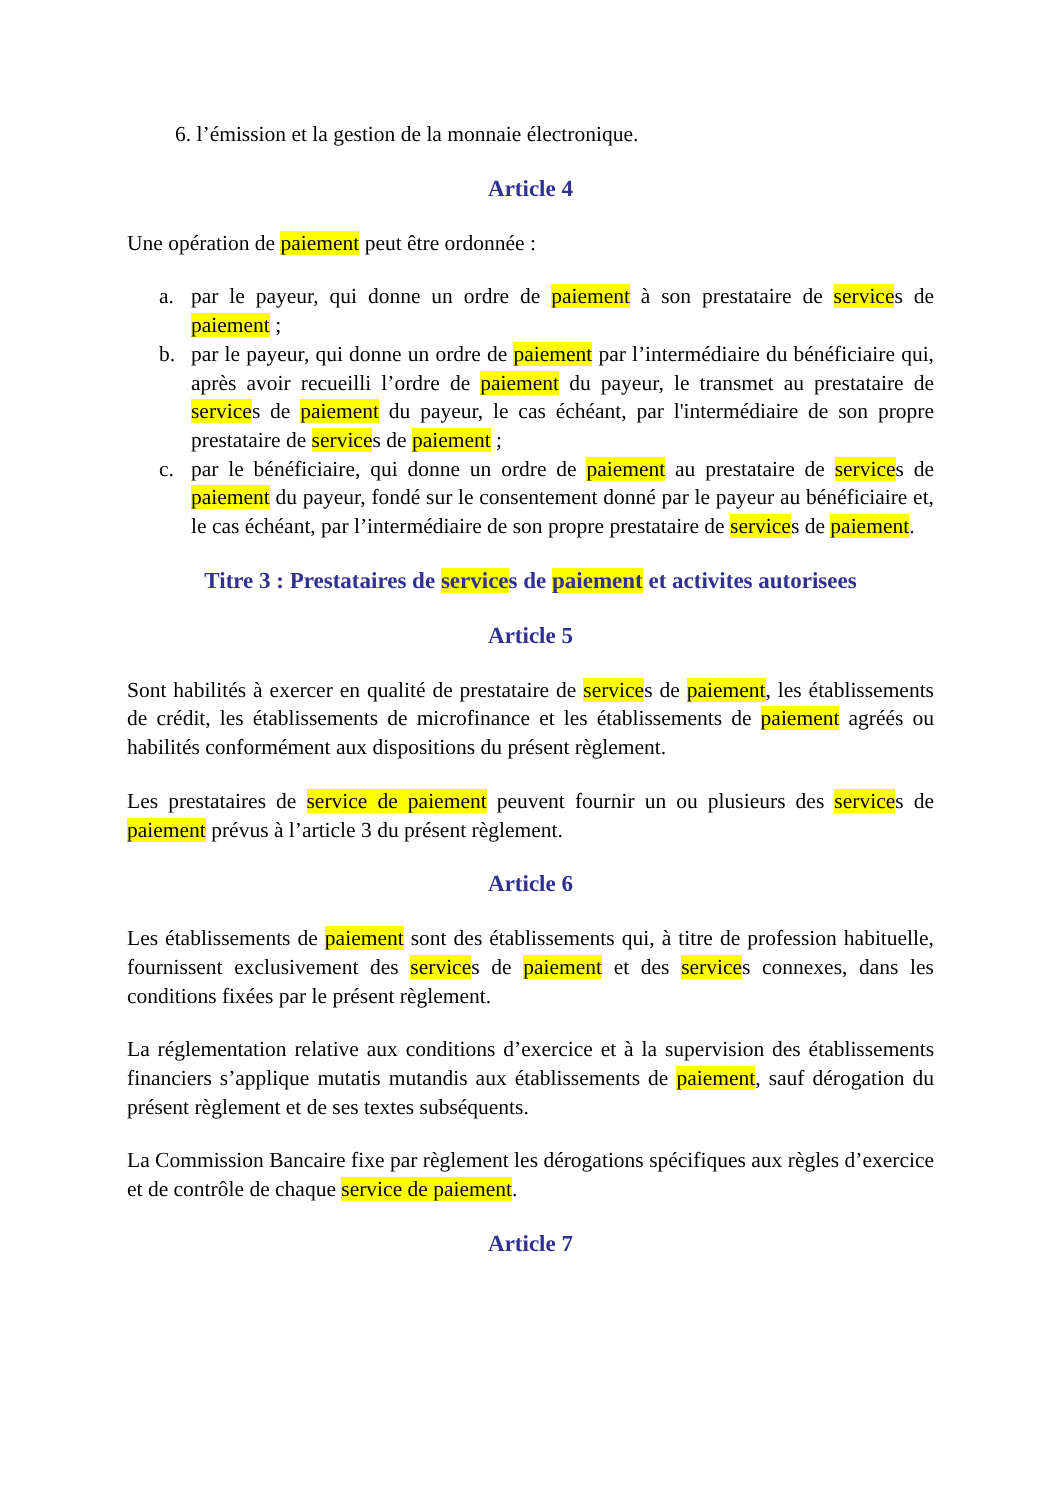6. l’émission et la gestion de la monnaie électronique.
Article 4
Une opération de paiement peut être ordonnée :
a. par le payeur, qui donne un ordre de paiement à son prestataire de services de paiement ;
b. par le payeur, qui donne un ordre de paiement par l’intermédiaire du bénéficiaire qui, après avoir recueilli l’ordre de paiement du payeur, le transmet au prestataire de services de paiement du payeur, le cas échéant, par l'intermédiaire de son propre prestataire de services de paiement ;
c. par le bénéficiaire, qui donne un ordre de paiement au prestataire de services de paiement du payeur, fondé sur le consentement donné par le payeur au bénéficiaire et, le cas échéant, par l’intermédiaire de son propre prestataire de services de paiement.
Titre 3 : Prestataires de services de paiement et activites autorisees
Article 5
Sont habilités à exercer en qualité de prestataire de services de paiement, les établissements de crédit, les établissements de microfinance et les établissements de paiement agréés ou habilités conformément aux dispositions du présent règlement.
Les prestataires de service de paiement peuvent fournir un ou plusieurs des services de paiement prévus à l’article 3 du présent règlement.
Article 6
Les établissements de paiement sont des établissements qui, à titre de profession habituelle, fournissent exclusivement des services de paiement et des services connexes, dans les conditions fixées par le présent règlement.
La réglementation relative aux conditions d’exercice et à la supervision des établissements financiers s’applique mutatis mutandis aux établissements de paiement, sauf dérogation du présent règlement et de ses textes subséquents.
La Commission Bancaire fixe par règlement les dérogations spécifiques aux règles d’exercice et de contrôle de chaque service de paiement.
Article 7